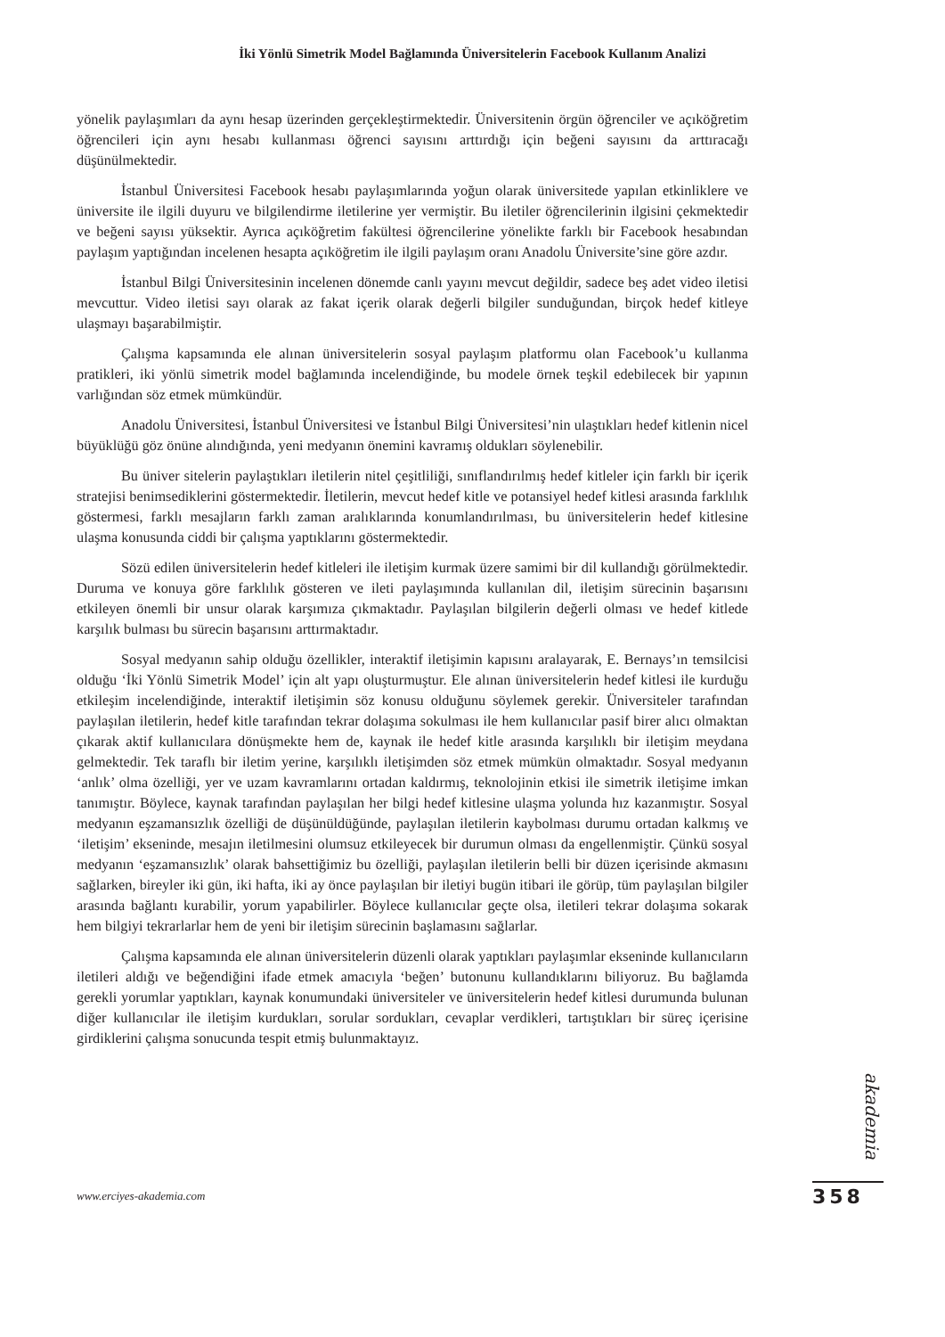İki Yönlü Simetrik Model Bağlamında Üniversitelerin Facebook Kullanım Analizi
yönelik paylaşımları da aynı hesap üzerinden gerçekleştirmektedir. Üniversitenin örgün öğrenciler ve açıköğretim öğrencileri için aynı hesabı kullanması öğrenci sayısını arttırdığı için beğeni sayısını da arttıracağı düşünülmektedir.
İstanbul Üniversitesi Facebook hesabı paylaşımlarında yoğun olarak üniversitede yapılan etkinliklere ve üniversite ile ilgili duyuru ve bilgilendirme iletilerine yer vermiştir. Bu iletiler öğrencilerinin ilgisini çekmektedir ve beğeni sayısı yüksektir. Ayrıca açıköğretim fakültesi öğrencilerine yönelikte farklı bir Facebook hesabından paylaşım yaptığından incelenen hesapta açıköğretim ile ilgili paylaşım oranı Anadolu Üniversite’sine göre azdır.
İstanbul Bilgi Üniversitesinin incelenen dönemde canlı yayını mevcut değildir, sadece beş adet video iletisi mevcuttur. Video iletisi sayı olarak az fakat içerik olarak değerli bilgiler sunduğundan, birçok hedef kitleye ulaşmayı başarabilmiştir.
Çalışma kapsamında ele alınan üniversitelerin sosyal paylaşım platformu olan Facebook’u kullanma pratikleri, iki yönlü simetrik model bağlamında incelendiğinde, bu modele örnek teşkil edebilecek bir yapının varlığından söz etmek mümkündür.
Anadolu Üniversitesi, İstanbul Üniversitesi ve İstanbul Bilgi Üniversitesi’nin ulaştıkları hedef kitlenin nicel büyüklüğü göz önüne alındığında, yeni medyanın önemini kavramış oldukları söylenebilir.
Bu üniver sitelerin paylaştıkları iletilerin nitel çeşitliliği, sınıflandırılmış hedef kitleler için farklı bir içerik stratejisi benimsediklerini göstermektedir. İletilerin, mevcut hedef kitle ve potansiyel hedef kitlesi arasında farklılık göstermesi, farklı mesajların farklı zaman aralıklarında konumlandırılması, bu üniversitelerin hedef kitlesine ulaşma konusunda ciddi bir çalışma yaptıklarını göstermektedir.
Sözü edilen üniversitelerin hedef kitleleri ile iletişim kurmak üzere samimi bir dil kullandığı görülmektedir. Duruma ve konuya göre farklılık gösteren ve ileti paylaşımında kullanılan dil, iletişim sürecinin başarısını etkileyen önemli bir unsur olarak karşımıza çıkmaktadır. Paylaşılan bilgilerin değerli olması ve hedef kitlede karşılık bulması bu sürecin başarısını arttırmaktadır.
Sosyal medyanın sahip olduğu özellikler, interaktif iletişimin kapısını aralayarak, E. Bernays’ın temsilcisi olduğu ‘İki Yönlü Simetrik Model’ için alt yapı oluşturmuştur. Ele alınan üniversitelerin hedef kitlesi ile kurduğu etkileşim incelendiğinde, interaktif iletişimin söz konusu olduğunu söylemek gerekir. Üniversiteler tarafından paylaşılan iletilerin, hedef kitle tarafından tekrar dolaşıma sokulması ile hem kullanıcılar pasif birer alıcı olmaktan çıkarak aktif kullanıcılara dönüşmekte hem de, kaynak ile hedef kitle arasında karşılıklı bir iletişim meydana gelmektedir. Tek taraflı bir iletim yerine, karşılıklı iletişimden söz etmek mümkün olmaktadır. Sosyal medyanın ‘anlık’ olma özelliği, yer ve uzam kavramlarını ortadan kaldırmış, teknolojinin etkisi ile simetrik iletişime imkan tanımıştır. Böylece, kaynak tarafından paylaşılan her bilgi hedef kitlesine ulaşma yolunda hız kazanmıştır. Sosyal medyanın eşzamansızlık özelliği de düşünüldüğünde, paylaşılan iletilerin kaybolması durumu ortadan kalkmış ve ‘iletişim’ ekseninde, mesajın iletilmesini olumsuz etkileyecek bir durumun olması da engellenmiştir. Çünkü sosyal medyanın ‘eşzamansızlık’ olarak bahsettiğimiz bu özelliği, paylaşılan iletilerin belli bir düzen içerisinde akmasını sağlarken, bireyler iki gün, iki hafta, iki ay önce paylaşılan bir iletiyi bugün itibari ile görüp, tüm paylaşılan bilgiler arasında bağlantı kurabilir, yorum yapabilirler. Böylece kullanıcılar geçte olsa, iletileri tekrar dolaşıma sokarak hem bilgiyi tekrarlarlar hem de yeni bir iletişim sürecinin başlamasını sağlarlar.
Çalışma kapsamında ele alınan üniversitelerin düzenli olarak yaptıkları paylaşımlar ekseninde kullanıcıların iletileri aldığı ve beğendiğini ifade etmek amacıyla ‘beğen’ butonunu kullandıklarını biliyoruz. Bu bağlamda gerekli yorumlar yaptıkları, kaynak konumundaki üniversiteler ve üniversitelerin hedef kitlesi durumunda bulunan diğer kullanıcılar ile iletişim kurdukları, sorular sordukları, cevaplar verdikleri, tartıştıkları bir süreç içerisine girdiklerini çalışma sonucunda tespit etmiş bulunmaktayız.
akademia
www.erciyes-akademia.com 358